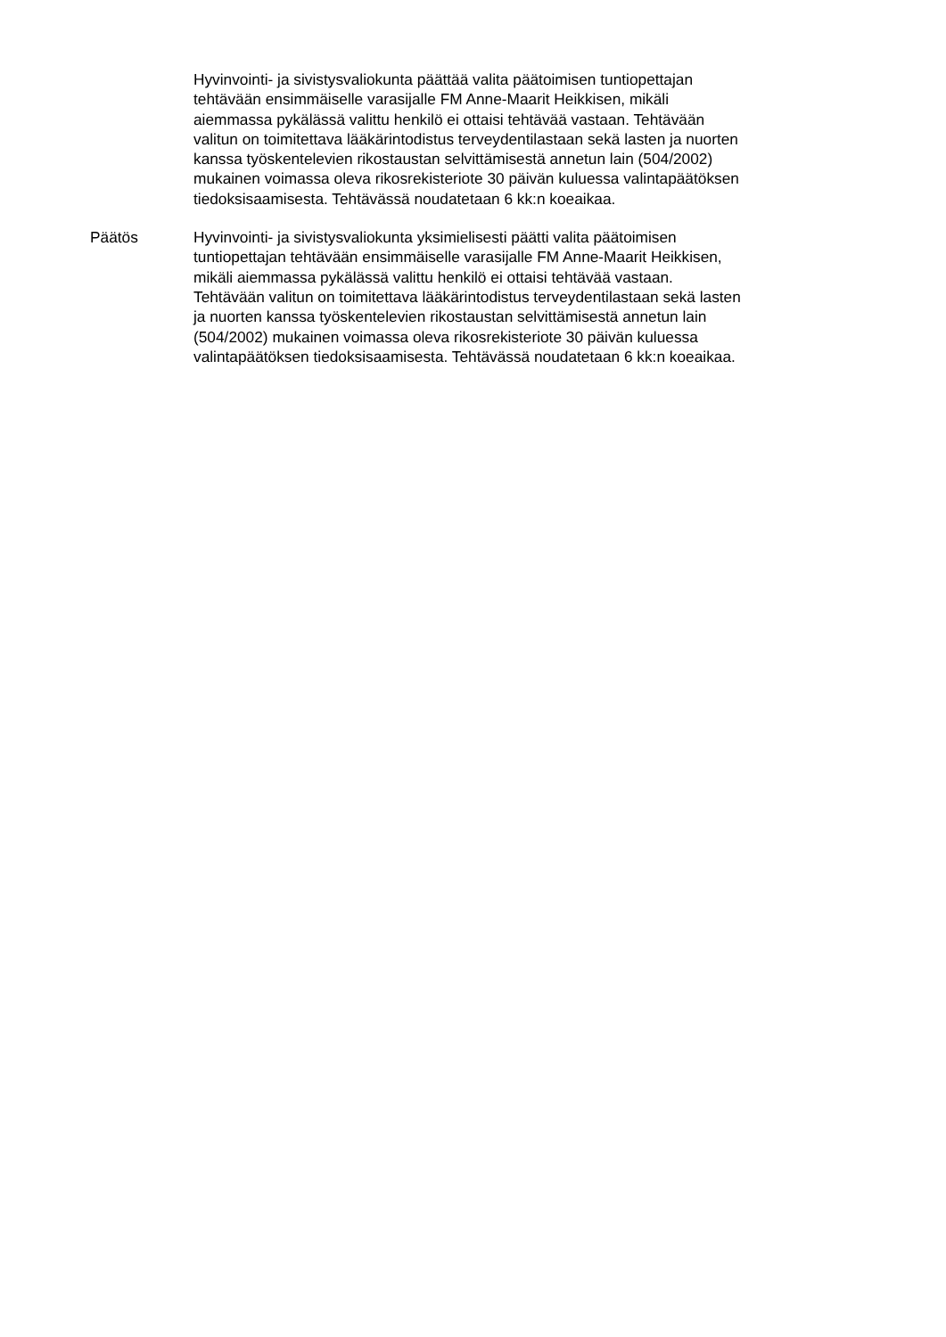Hyvinvointi- ja sivistysvaliokunta päättää valita päätoimisen tuntiopettajan
tehtävään ensimmäiselle varasijalle FM Anne-Maarit Heikkisen, mikäli
aiemmassa pykälässä valittu henkilö ei ottaisi tehtävää vastaan. Tehtävään
valitun on toimitettava lääkärintodistus terveydentilastaan sekä lasten ja nuorten
kanssa työskentelevien rikostaustan selvittämisestä annetun lain (504/2002)
mukainen voimassa oleva rikosrekisteriote 30 päivän kuluessa valintapäätöksen
tiedoksisaamisesta. Tehtävässä noudatetaan 6 kk:n koeaikaa.
Päätös Hyvinvointi- ja sivistysvaliokunta yksimielisesti päätti valita päätoimisen
tuntiopettajan tehtävään ensimmäiselle varasijalle FM Anne-Maarit Heikkisen,
mikäli aiemmassa pykälässä valittu henkilö ei ottaisi tehtävää vastaan.
Tehtävään valitun on toimitettava lääkärintodistus terveydentilastaan sekä lasten
ja nuorten kanssa työskentelevien rikostaustan selvittämisestä annetun lain
(504/2002) mukainen voimassa oleva rikosrekisteriote 30 päivän kuluessa
valintapäätöksen tiedoksisaamisesta. Tehtävässä noudatetaan 6 kk:n koeaikaa.